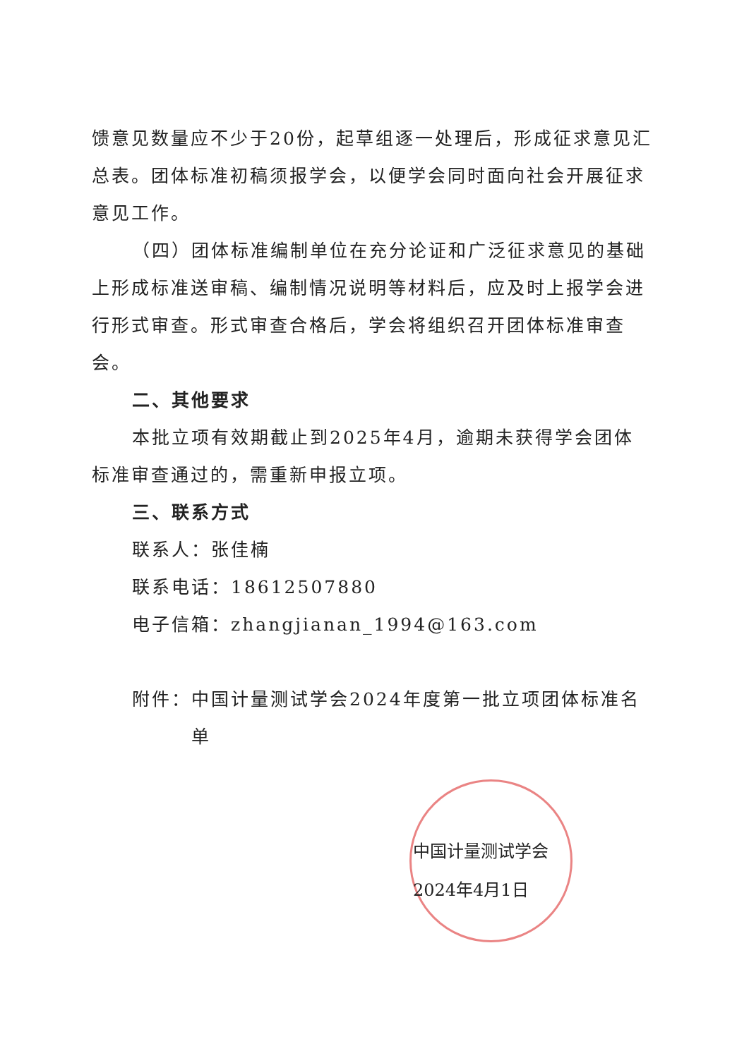馈意见数量应不少于20份，起草组逐一处理后，形成征求意见汇总表。团体标准初稿须报学会，以便学会同时面向社会开展征求意见工作。
（四）团体标准编制单位在充分论证和广泛征求意见的基础上形成标准送审稿、编制情况说明等材料后，应及时上报学会进行形式审查。形式审查合格后，学会将组织召开团体标准审查会。
二、其他要求
本批立项有效期截止到2025年4月，逾期未获得学会团体标准审查通过的，需重新申报立项。
三、联系方式
联系人：张佳楠
联系电话：18612507880
电子信箱：zhangjianan_1994@163.com
附件：中国计量测试学会2024年度第一批立项团体标准名单
中国计量测试学会
2024年4月1日